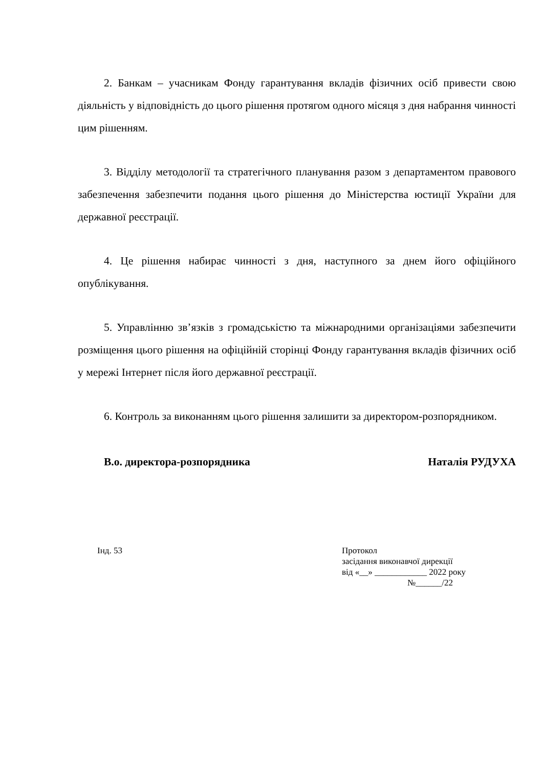2. Банкам – учасникам Фонду гарантування вкладів фізичних осіб привести свою діяльність у відповідність до цього рішення протягом одного місяця з дня набрання чинності цим рішенням.
3. Відділу методології та стратегічного планування разом з департаментом правового забезпечення забезпечити подання цього рішення до Міністерства юстиції України для державної реєстрації.
4. Це рішення набирає чинності з дня, наступного за днем його офіційного опублікування.
5. Управлінню зв’язків з громадськістю та міжнародними організаціями забезпечити розміщення цього рішення на офіційній сторінці Фонду гарантування вкладів фізичних осіб у мережі Інтернет після його державної реєстрації.
6. Контроль за виконанням цього рішення залишити за директором-розпорядником.
В.о. директора-розпорядника Наталія РУДУХА
Інд. 53 Протокол
засідання виконавчої дирекції
від «__» ____________ 2022 року
№______/22